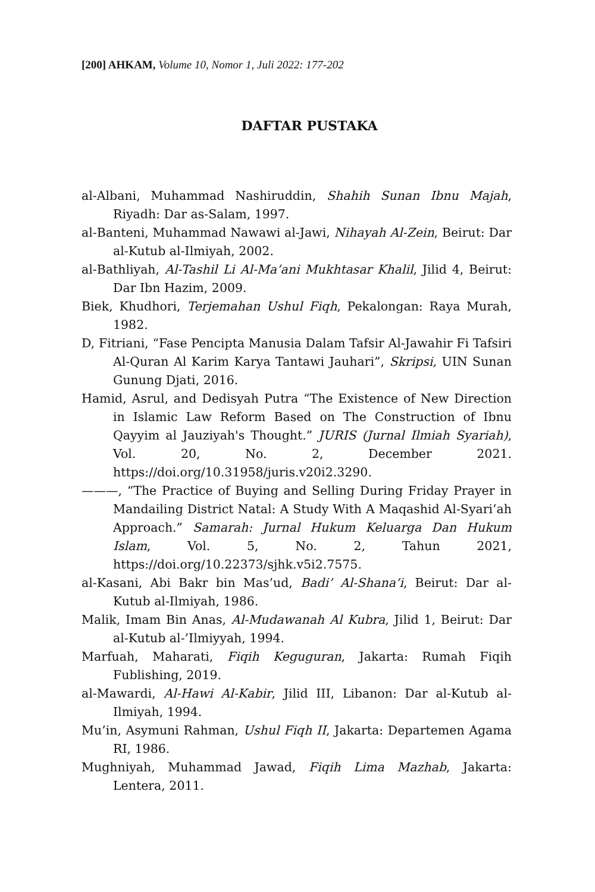[200] AHKAM, Volume 10, Nomor 1, Juli 2022: 177-202
DAFTAR PUSTAKA
al-Albani, Muhammad Nashiruddin, Shahih Sunan Ibnu Majah, Riyadh: Dar as-Salam, 1997.
al-Banteni, Muhammad Nawawi al-Jawi, Nihayah Al-Zein, Beirut: Dar al-Kutub al-Ilmiyah, 2002.
al-Bathliyah, Al-Tashil Li Al-Ma’ani Mukhtasar Khalil, Jilid 4, Beirut: Dar Ibn Hazim, 2009.
Biek, Khudhori, Terjemahan Ushul Fiqh, Pekalongan: Raya Murah, 1982.
D, Fitriani, “Fase Pencipta Manusia Dalam Tafsir Al-Jawahir Fi Tafsiri Al-Quran Al Karim Karya Tantawi Jauhari”, Skripsi, UIN Sunan Gunung Djati, 2016.
Hamid, Asrul, and Dedisyah Putra “The Existence of New Direction in Islamic Law Reform Based on The Construction of Ibnu Qayyim al Jauziyah's Thought.” JURIS (Jurnal Ilmiah Syariah), Vol. 20, No. 2, December 2021. https://doi.org/10.31958/juris.v20i2.3290.
———, “The Practice of Buying and Selling During Friday Prayer in Mandailing District Natal: A Study With A Maqashid Al-Syari’ah Approach.” Samarah: Jurnal Hukum Keluarga Dan Hukum Islam, Vol. 5, No. 2, Tahun 2021, https://doi.org/10.22373/sjhk.v5i2.7575.
al-Kasani, Abi Bakr bin Mas’ud, Badi’ Al-Shana’i, Beirut: Dar al-Kutub al-Ilmiyah, 1986.
Malik, Imam Bin Anas, Al-Mudawanah Al Kubra, Jilid 1, Beirut: Dar al-Kutub al-’Ilmiyyah, 1994.
Marfuah, Maharati, Fiqih Keguguran, Jakarta: Rumah Fiqih Fublishing, 2019.
al-Mawardi, Al-Hawi Al-Kabir, Jilid III, Libanon: Dar al-Kutub al-Ilmiyah, 1994.
Mu’in, Asymuni Rahman, Ushul Fiqh II, Jakarta: Departemen Agama RI, 1986.
Mughniyah, Muhammad Jawad, Fiqih Lima Mazhab, Jakarta: Lentera, 2011.